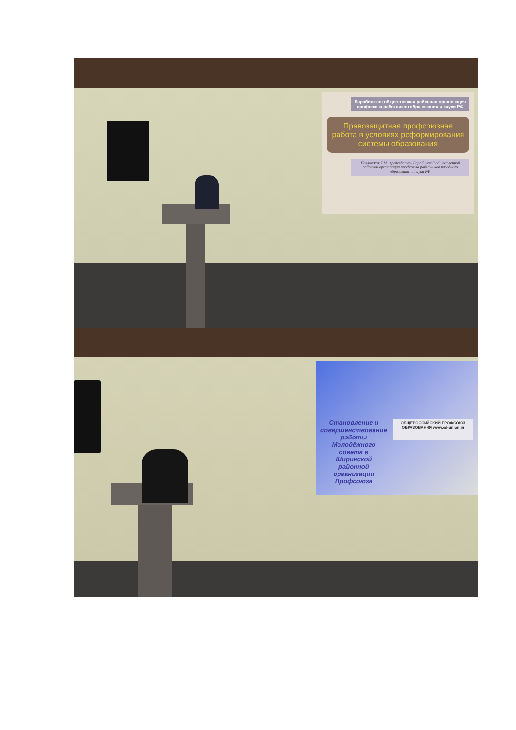Барабинская общественная районная организация профсоюза работников образования и науки РФ
Правозащитная профсоюзная работа в условиях реформирования системы образования
Павловская Т.М., председатель Барабинской общественной районной организации профсоюза работников народного образования и науки РФ
Становление и совершенствование работы Молодёжного совета в Ширинской районной организации Профсоюза
ОБЩЕРОССИЙСКИЙ ПРОФСОЮЗ ОБРАЗОВАНИЯ www.ed-union.ru